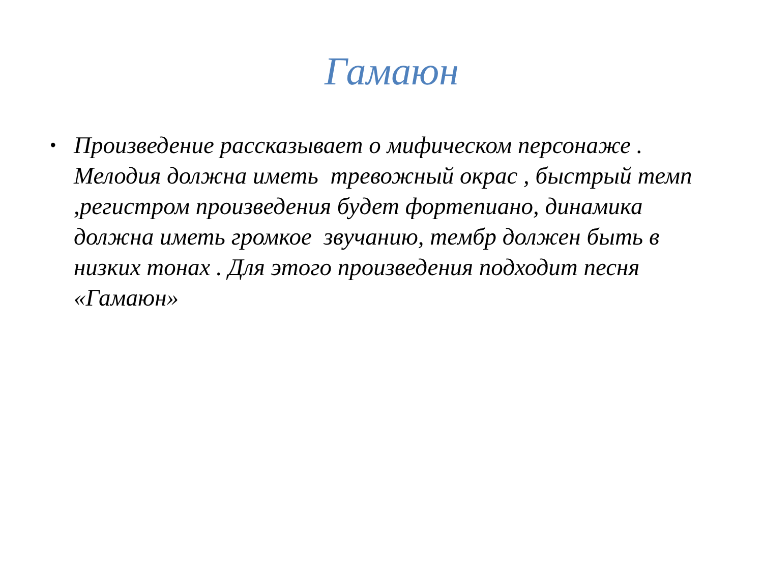Гамаюн
• Произведение рассказывает о мифическом персонаже . Мелодия должна иметь тревожный окрас , быстрый темп ,регистром произведения будет фортепиано, динамика должна иметь громкое звучанию, тембр должен быть в низких тонах . Для этого произведения подходит песня «Гамаюн»